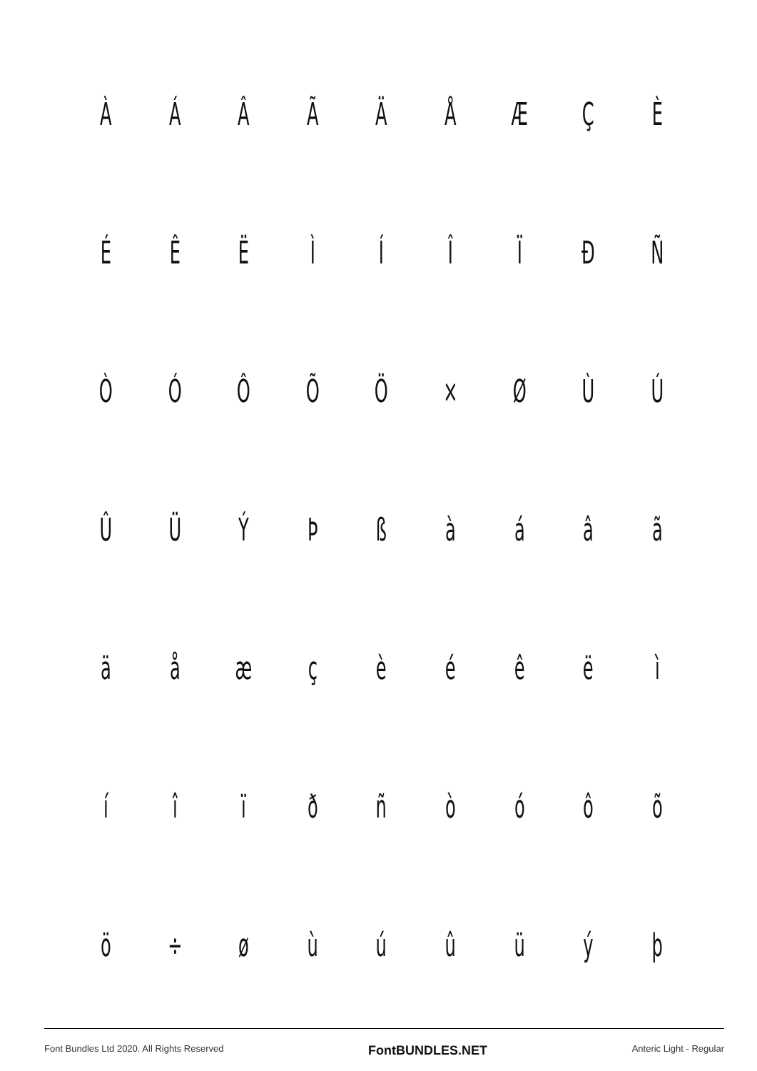À Á Â Ã Ä Å Æ Ç È
É Ê Ë Ì Í Î Ï Ð Ñ
Ò Ó Ô Õ Ö × Ø Ù Ú
Û Ü Ý Þ ß à á â ã
ä å æ ç è é ê ë ì
í î ï ð ñ ò ó ô õ
ö ÷ ø ù ú û ü ý þ
Font Bundles Ltd 2020. All Rights Reserved FontBUNDLES.NET Anteric Light - Regular